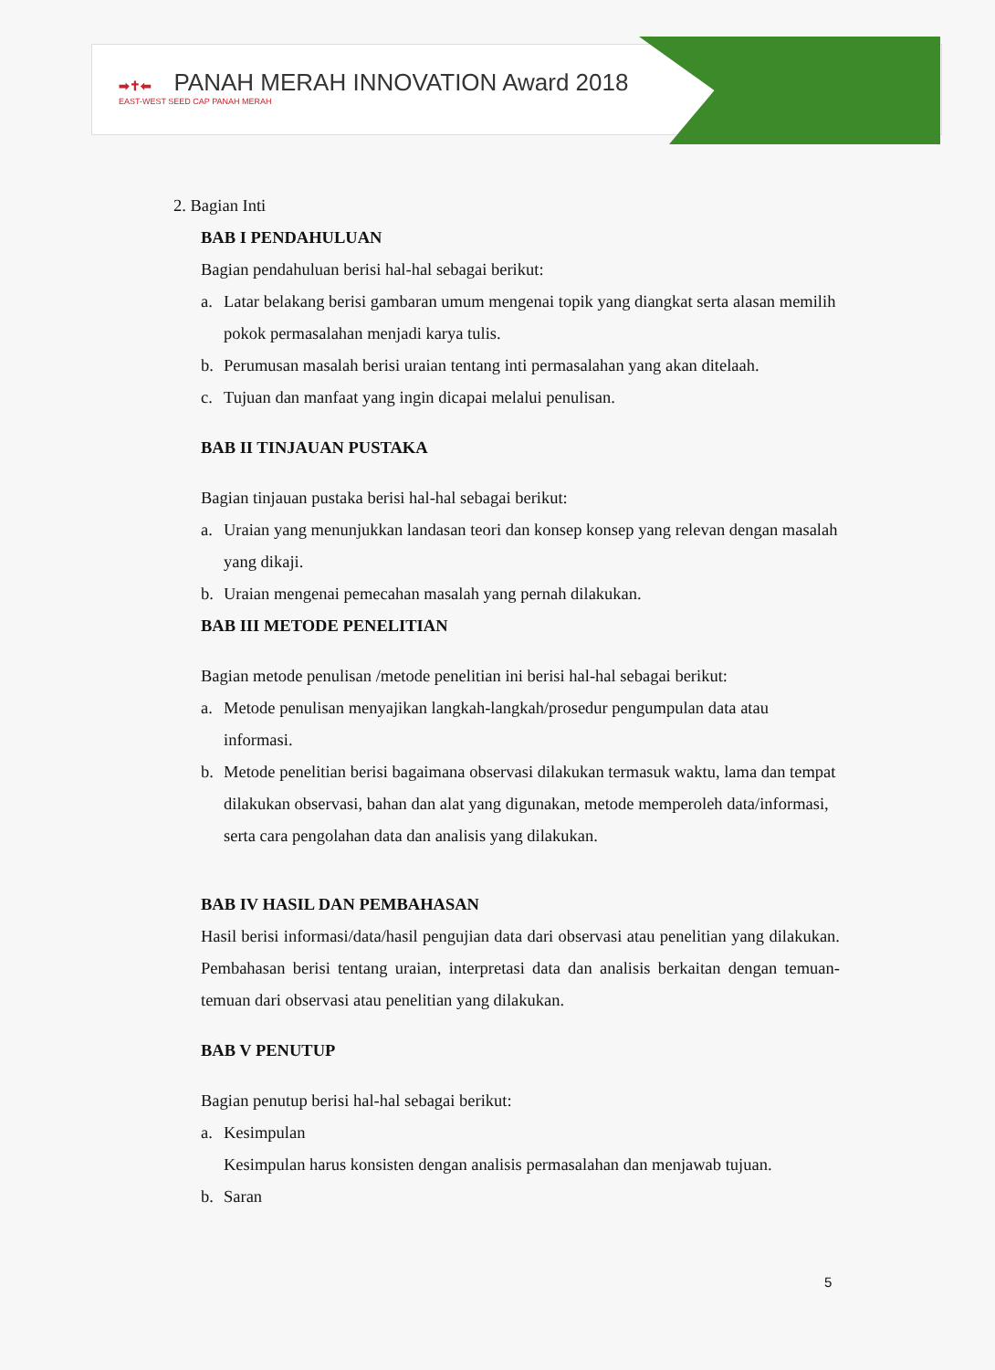➡✝⬅ PANAH MERAH INNOVATION Award 2018
EAST-WEST SEED CAP PANAH MERAH
2. Bagian Inti
BAB I PENDAHULUAN
Bagian pendahuluan berisi hal-hal sebagai berikut:
a. Latar belakang berisi gambaran umum mengenai topik yang diangkat serta alasan memilih pokok permasalahan menjadi karya tulis.
b. Perumusan masalah berisi uraian tentang inti permasalahan yang akan ditelaah.
c. Tujuan dan manfaat yang ingin dicapai melalui penulisan.
BAB II TINJAUAN PUSTAKA
Bagian tinjauan pustaka berisi hal-hal sebagai berikut:
a. Uraian yang menunjukkan landasan teori dan konsep konsep yang relevan dengan masalah yang dikaji.
b. Uraian mengenai pemecahan masalah yang pernah dilakukan.
BAB III METODE PENELITIAN
Bagian metode penulisan /metode penelitian ini berisi hal-hal sebagai berikut:
a. Metode penulisan menyajikan langkah-langkah/prosedur pengumpulan data atau informasi.
b. Metode penelitian berisi bagaimana observasi dilakukan termasuk waktu, lama dan tempat dilakukan observasi, bahan dan alat yang digunakan, metode memperoleh data/informasi, serta cara pengolahan data dan analisis yang dilakukan.
BAB IV HASIL DAN PEMBAHASAN
Hasil berisi informasi/data/hasil pengujian data dari observasi atau penelitian yang dilakukan. Pembahasan berisi tentang uraian, interpretasi data dan analisis berkaitan dengan temuan-temuan dari observasi atau penelitian yang dilakukan.
BAB V PENUTUP
Bagian penutup berisi hal-hal sebagai berikut:
a. Kesimpulan
Kesimpulan harus konsisten dengan analisis permasalahan dan menjawab tujuan.
b. Saran
5